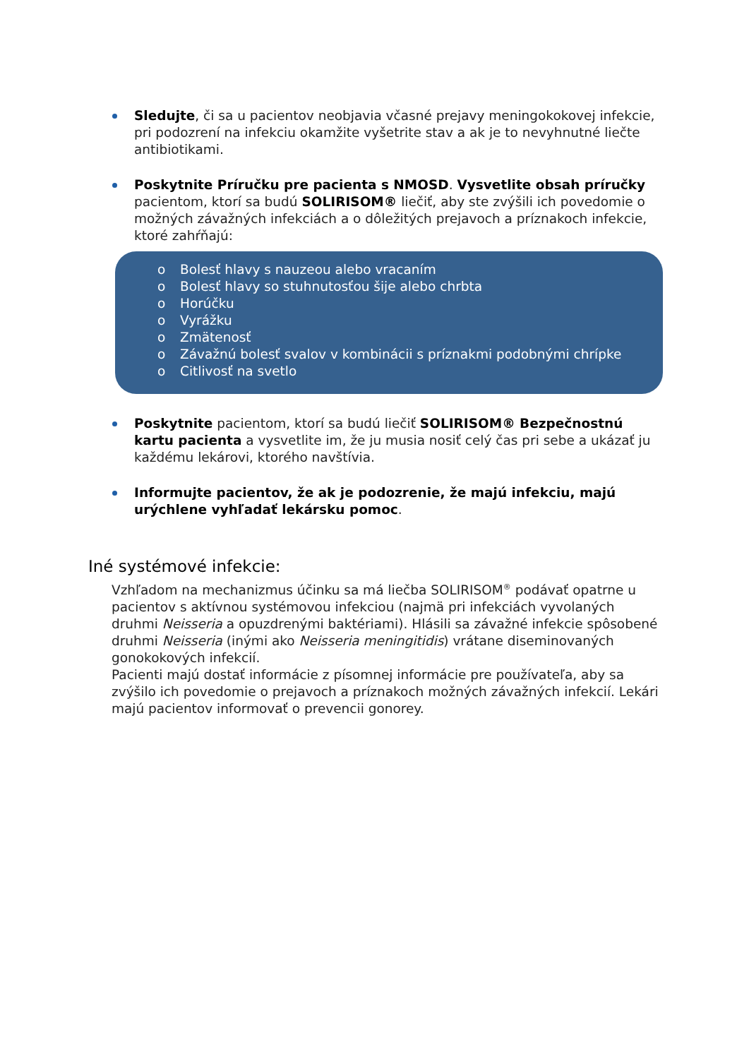Sledujte, či sa u pacientov neobjavia včasné prejavy meningokokovej infekcie, pri podozrení na infekciu okamžite vyšetrite stav a ak je to nevyhnutné liečte antibiotikami.
Poskytnite Príručku pre pacienta s NMOSD. Vysvetlite obsah príručky pacientom, ktorí sa budú SOLIRISOM® liečiť, aby ste zvýšili ich povedomie o možných závažných infekciách a o dôležitých prejavoch a príznakoch infekcie, ktoré zahŕňajú:
o Bolesť hlavy s nauzeou alebo vracaním
o Bolesť hlavy so stuhnutosťou šije alebo chrbta
o Horúčku
o Vyrážku
o Zmätenosť
o Závažnú bolesť svalov v kombinácii s príznakmi podobnými chrípke
o Citlivosť na svetlo
Poskytnite pacientom, ktorí sa budú liečiť SOLIRISOM® Bezpečnostnú kartu pacienta a vysvetlite im, že ju musia nosiť celý čas pri sebe a ukázať ju každému lekárovi, ktorého navštívia.
Informujte pacientov, že ak je podozrenie, že majú infekciu, majú urýchlene vyhľadať lekársku pomoc.
Iné systémové infekcie:
Vzhľadom na mechanizmus účinku sa má liečba SOLIRISOM<sup>®</sup> podávať opatrne u pacientov s aktívnou systémovou infekciou (najmä pri infekciách vyvolaných druhmi Neisseria a opuzdrenými baktériami). Hlásili sa závažné infekcie spôsobené druhmi Neisseria (inými ako Neisseria meningitidis) vrátane diseminovaných gonokokových infekcií.
Pacienti majú dostať informácie z písomnej informácie pre používateľa, aby sa zvýšilo ich povedomie o prejavoch a príznakoch možných závažných infekcií. Lekári majú pacientov informovať o prevencii gonorey.